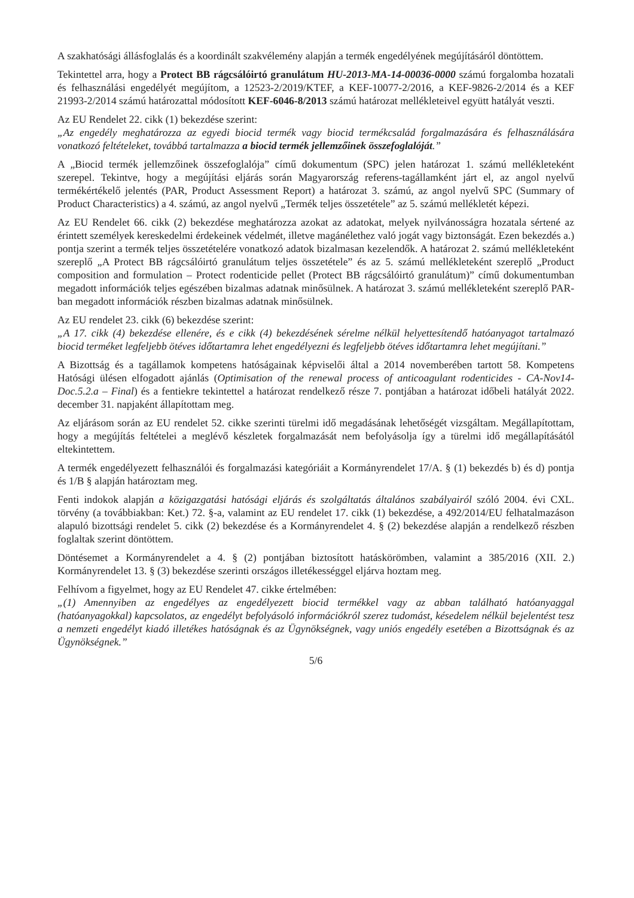A szakhatósági állásfoglalás és a koordinált szakvélemény alapján a termék engedélyének megújításáról döntöttem.
Tekintettel arra, hogy a Protect BB rágcsálóirtó granulátum HU-2013-MA-14-00036-0000 számú forgalomba hozatali és felhasználási engedélyét megújítom, a 12523-2/2019/KTEF, a KEF-10077-2/2016, a KEF-9826-2/2014 és a KEF 21993-2/2014 számú határozattal módosított KEF-6046-8/2013 számú határozat mellékleteivel együtt hatályát veszti.
Az EU Rendelet 22. cikk (1) bekezdése szerint:
„Az engedély meghatározza az egyedi biocid termék vagy biocid termékcsalád forgalmazására és felhasználására vonatkozó feltételeket, továbbá tartalmazza a biocid termék jellemzőinek összefoglalóját.”
A „Biocid termék jellemzőinek összefoglalója” című dokumentum (SPC) jelen határozat 1. számú mellékleteként szerepel. Tekintve, hogy a megújítási eljárás során Magyarország referens-tagállamként járt el, az angol nyelvű termékértékelő jelentés (PAR, Product Assessment Report) a határozat 3. számú, az angol nyelvű SPC (Summary of Product Characteristics) a 4. számú, az angol nyelvű „Termék teljes összetétele” az 5. számú mellékletét képezi.
Az EU Rendelet 66. cikk (2) bekezdése meghatározza azokat az adatokat, melyek nyilvánosságra hozatala sértené az érintett személyek kereskedelmi érdekeinek védelmét, illetve magánélethez való jogát vagy biztonságát. Ezen bekezdés a.) pontja szerint a termék teljes összetételére vonatkozó adatok bizalmasan kezelendők. A határozat 2. számú mellékleteként szereplő „A Protect BB rágcsálóirtó granulátum teljes összetétele” és az 5. számú mellékleteként szereplő „Product composition and formulation – Protect rodenticide pellet (Protect BB rágcsálóirtó granulátum)” című dokumentumban megadott információk teljes egészében bizalmas adatnak minősülnek. A határozat 3. számú mellékleteként szereplő PAR-ban megadott információk részben bizalmas adatnak minősülnek.
Az EU rendelet 23. cikk (6) bekezdése szerint:
„A 17. cikk (4) bekezdése ellenére, és e cikk (4) bekezdésének sérelme nélkül helyettesítendő hatóanyagot tartalmazó biocid terméket legfeljebb ötéves időtartamra lehet engedélyezni és legfeljebb ötéves időtartamra lehet megújítani.”
A Bizottság és a tagállamok kompetens hatóságainak képviselői által a 2014 novemberében tartott 58. Kompetens Hatósági ülésen elfogadott ajánlás (Optimisation of the renewal process of anticoagulant rodenticides - CA-Nov14-Doc.5.2.a – Final) és a fentiekre tekintettel a határozat rendelkező része 7. pontjában a határozat időbeli hatályát 2022. december 31. napjaként állapítottam meg.
Az eljárásom során az EU rendelet 52. cikke szerinti türelmi idő megadásának lehetőségét vizsgáltam. Megállapítottam, hogy a megújítás feltételei a meglévő készletek forgalmazását nem befolyásolja így a türelmi idő megállapításától eltekintettem.
A termék engedélyezett felhasználói és forgalmazási kategóriáit a Kormányrendelet 17/A. § (1) bekezdés b) és d) pontja és 1/B § alapján határoztam meg.
Fenti indokok alapján a közigazgatási hatósági eljárás és szolgáltatás általános szabályairól szóló 2004. évi CXL. törvény (a továbbiakban: Ket.) 72. §-a, valamint az EU rendelet 17. cikk (1) bekezdése, a 492/2014/EU felhatalmazáson alapuló bizottsági rendelet 5. cikk (2) bekezdése és a Kormányrendelet 4. § (2) bekezdése alapján a rendelkező részben foglaltak szerint döntöttem.
Döntésemet a Kormányrendelet a 4. § (2) pontjában biztosított hatáskörömben, valamint a 385/2016 (XII. 2.) Kormányrendelet 13. § (3) bekezdése szerinti országos illetékességgel eljárva hoztam meg.
Felhívom a figyelmet, hogy az EU Rendelet 47. cikke értelmében:
„(1) Amennyiben az engedélyes az engedélyezett biocid termékkel vagy az abban található hatóanyaggal (hatóanyagokkal) kapcsolatos, az engedélyt befolyásoló információkról szerez tudomást, késedelem nélkül bejelentést tesz a nemzeti engedélyt kiadó illetékes hatóságnak és az Ügynökségnek, vagy uniós engedély esetében a Bizottságnak és az Ügynökségnek.”
5/6